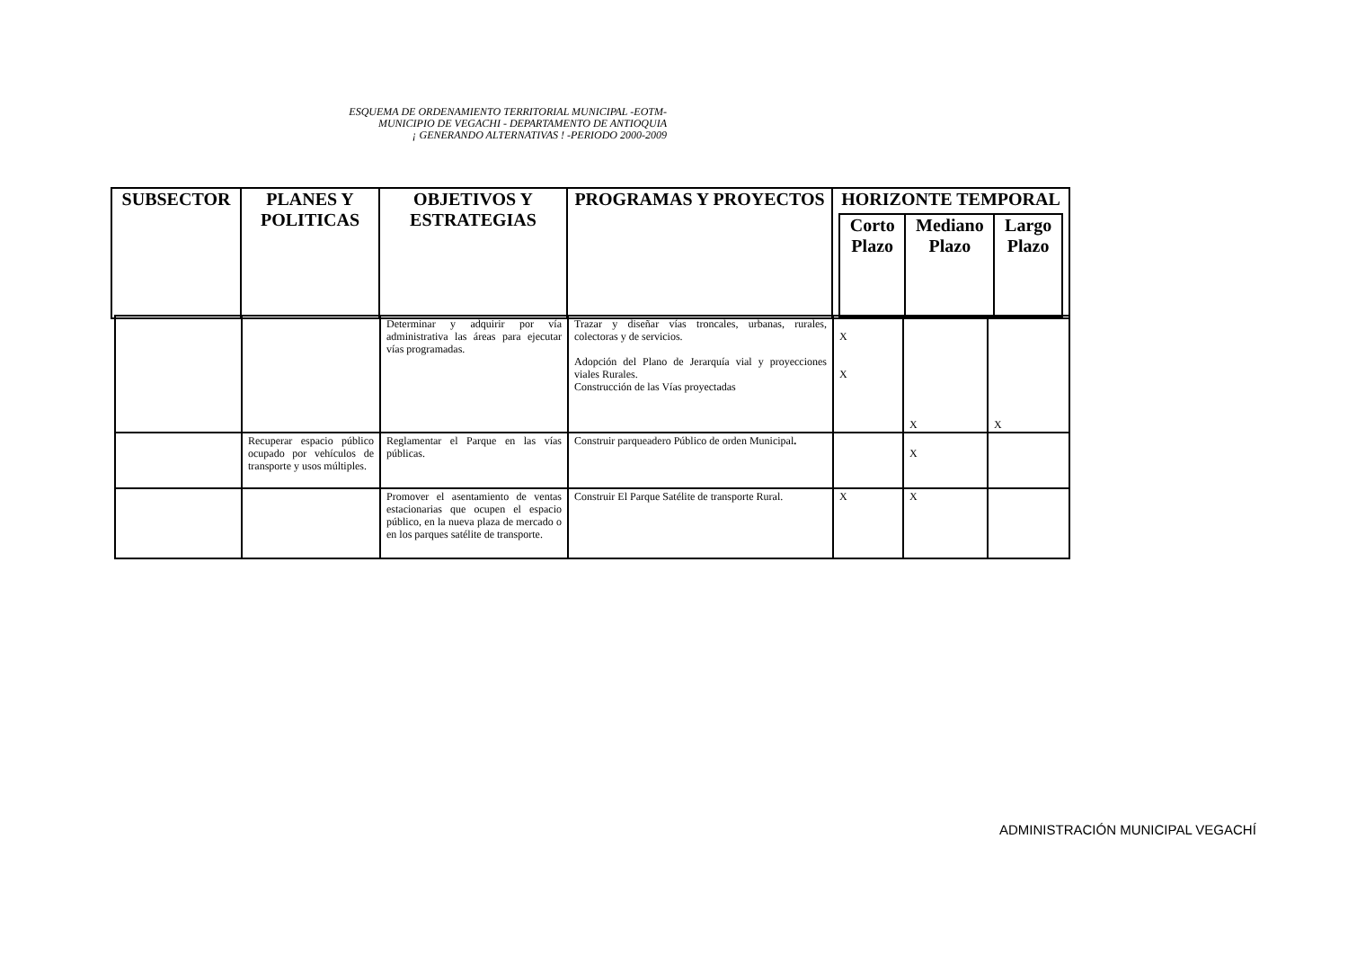ESQUEMA DE ORDENAMIENTO TERRITORIAL MUNICIPAL -EOTM-
MUNICIPIO DE VEGACHI - DEPARTAMENTO DE ANTIOQUIA
¡ GENERANDO ALTERNATIVAS ! -PERIODO 2000-2009
| SUBSECTOR | PLANES Y POLITICAS | OBJETIVOS Y ESTRATEGIAS | PROGRAMAS Y PROYECTOS | HORIZONTE TEMPORAL / Corto Plazo / Mediano Plazo / Largo Plazo / / --- / --- / --- / |
| --- | --- | --- | --- | --- |
| | | Determinar y adquirir por vía administrativa las áreas para ejecutar vías programadas. | Trazar y diseñar vías troncales, urbanas, rurales, colectoras y de servicios. Adopción del Plano de Jerarquía vial y proyecciones viales Rurales. Construcción de las Vías proyectadas | X X | X | X |
| | Recuperar espacio público ocupado por vehículos de transporte y usos múltiples. | Reglamentar el Parque en las vías públicas. | Construir parqueadero Público de orden Municipal . | | X | |
| | | Promover el asentamiento de ventas estacionarias que ocupen el espacio público, en la nueva plaza de mercado o en los parques satélite de transporte. | Construir El Parque Satélite de transporte Rural. | X | X | |
ADMINISTRACIÓN MUNICIPAL VEGACHÍ